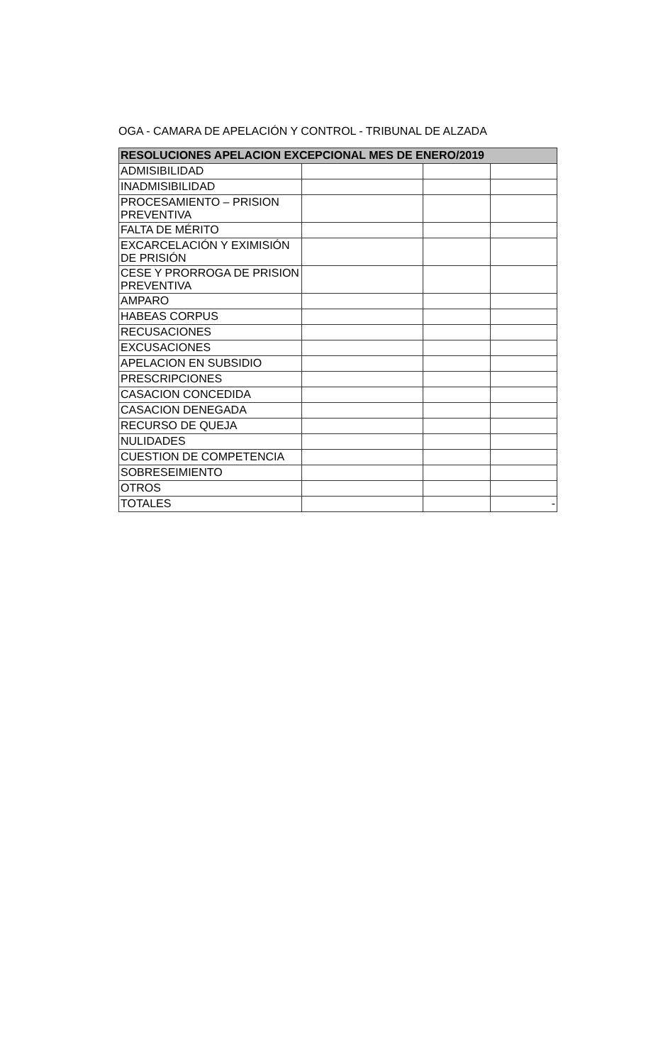OGA - CAMARA DE APELACIÓN Y CONTROL - TRIBUNAL DE ALZADA
| RESOLUCIONES APELACION EXCEPCIONAL MES DE ENERO/2019 | | | |
| --- | --- | --- | --- |
| ADMISIBILIDAD | | | |
| INADMISIBILIDAD | | | |
| PROCESAMIENTO – PRISION PREVENTIVA | | | |
| FALTA DE MÉRITO | | | |
| EXCARCELACIÓN Y EXIMISIÓN DE PRISIÓN | | | |
| CESE Y PRORROGA DE PRISION PREVENTIVA | | | |
| AMPARO | | | |
| HABEAS CORPUS | | | |
| RECUSACIONES | | | |
| EXCUSACIONES | | | |
| APELACION EN SUBSIDIO | | | |
| PRESCRIPCIONES | | | |
| CASACION CONCEDIDA | | | |
| CASACION DENEGADA | | | |
| RECURSO DE QUEJA | | | |
| NULIDADES | | | |
| CUESTION DE COMPETENCIA | | | |
| SOBRESEIMIENTO | | | |
| OTROS | | | |
| TOTALES | | | - |